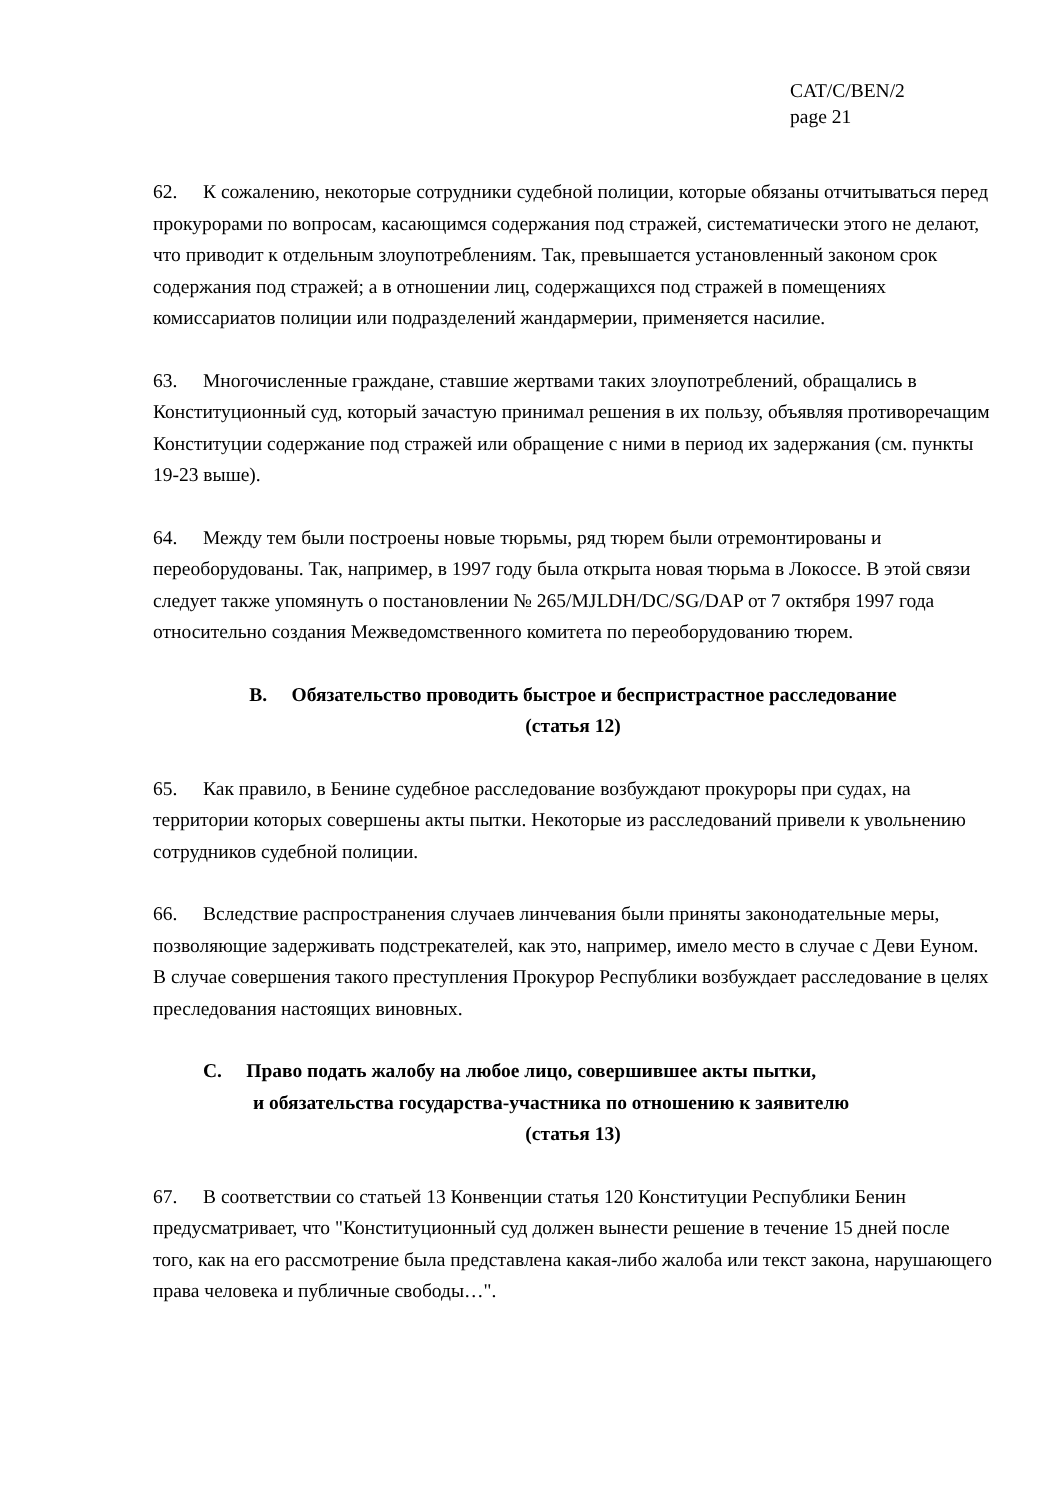CAT/C/BEN/2
page 21
62. К сожалению, некоторые сотрудники судебной полиции, которые обязаны отчитываться перед прокурорами по вопросам, касающимся содержания под стражей, систематически этого не делают, что приводит к отдельным злоупотреблениям. Так, превышается установленный законом срок содержания под стражей; а в отношении лиц, содержащихся под стражей в помещениях комиссариатов полиции или подразделений жандармерии, применяется насилие.
63. Многочисленные граждане, ставшие жертвами таких злоупотреблений, обращались в Конституционный суд, который зачастую принимал решения в их пользу, объявляя противоречащим Конституции содержание под стражей или обращение с ними в период их задержания (см. пункты 19-23 выше).
64. Между тем были построены новые тюрьмы, ряд тюрем были отремонтированы и переоборудованы. Так, например, в 1997 году была открыта новая тюрьма в Локоссе. В этой связи следует также упомянуть о постановлении № 265/MJLDH/DC/SG/DAP от 7 октября 1997 года относительно создания Межведомственного комитета по переоборудованию тюрем.
B. Обязательство проводить быстрое и беспристрастное расследование
(статья 12)
65. Как правило, в Бенине судебное расследование возбуждают прокуроры при судах, на территории которых совершены акты пытки. Некоторые из расследований привели к увольнению сотрудников судебной полиции.
66. Вследствие распространения случаев линчевания были приняты законодательные меры, позволяющие задерживать подстрекателей, как это, например, имело место в случае с Деви Еуном. В случае совершения такого преступления Прокурор Республики возбуждает расследование в целях преследования настоящих виновных.
C. Право подать жалобу на любое лицо, совершившее акты пытки,
и обязательства государства-участника по отношению к заявителю
(статья 13)
67. В соответствии со статьей 13 Конвенции статья 120 Конституции Республики Бенин предусматривает, что "Конституционный суд должен вынести решение в течение 15 дней после того, как на его рассмотрение была представлена какая-либо жалоба или текст закона, нарушающего права человека и публичные свободы…".